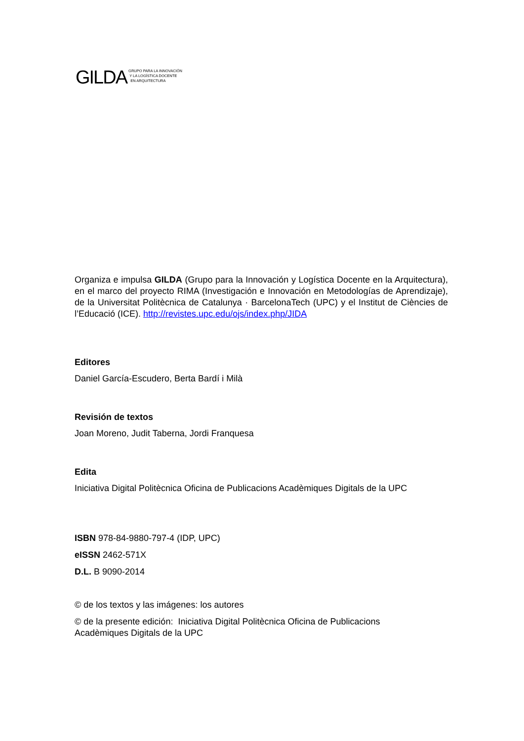GILDA
GRUPO PARA LA INNOVACIÓN
Y LA LOGÍSTICA DOCENTE
EN ARQUITECTURA
Organiza e impulsa GILDA (Grupo para la Innovación y Logística Docente en la Arquitectura), en el marco del proyecto RIMA (Investigación e Innovación en Metodologías de Aprendizaje), de la Universitat Politècnica de Catalunya · BarcelonaTech (UPC) y el Institut de Ciències de l’Educació (ICE). http://revistes.upc.edu/ojs/index.php/JIDA
Editores
Daniel García-Escudero, Berta Bardí i Milà
Revisión de textos
Joan Moreno, Judit Taberna, Jordi Franquesa
Edita
Iniciativa Digital Politècnica Oficina de Publicacions Acadèmiques Digitals de la UPC
ISBN 978-84-9880-797-4 (IDP, UPC)
eISSN 2462-571X
D.L. B 9090-2014
© de los textos y las imágenes: los autores
© de la presente edición: Iniciativa Digital Politècnica Oficina de Publicacions
Acadèmiques Digitals de la UPC